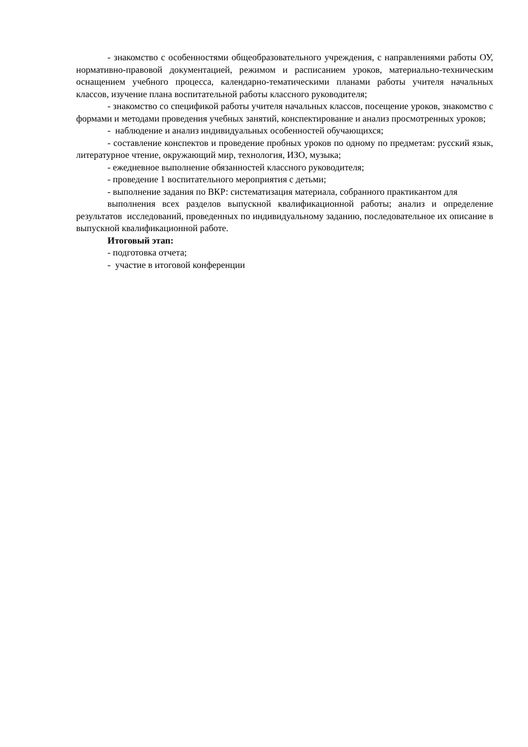- знакомство с особенностями общеобразовательного учреждения, с направлениями работы ОУ, нормативно-правовой документацией, режимом и расписанием уроков, материально-техническим оснащением учебного процесса, календарно-тематическими планами работы учителя начальных классов, изучение плана воспитательной работы классного руководителя;
- знакомство со спецификой работы учителя начальных классов, посещение уроков, знакомство с формами и методами проведения учебных занятий, конспектирование и анализ просмотренных уроков;
- наблюдение и анализ индивидуальных особенностей обучающихся;
- составление конспектов и проведение пробных уроков по одному по предметам: русский язык, литературное чтение, окружающий мир, технология, ИЗО, музыка;
- ежедневное выполнение обязанностей классного руководителя;
- проведение 1 воспитательного мероприятия с детьми;
- выполнение задания по ВКР: систематизация материала, собранного практикантом для
выполнения всех разделов выпускной квалификационной работы; анализ и определение результатов исследований, проведенных по индивидуальному заданию, последовательное их описание в выпускной квалификационной работе.
Итоговый этап:
- подготовка отчета;
- участие в итоговой конференции